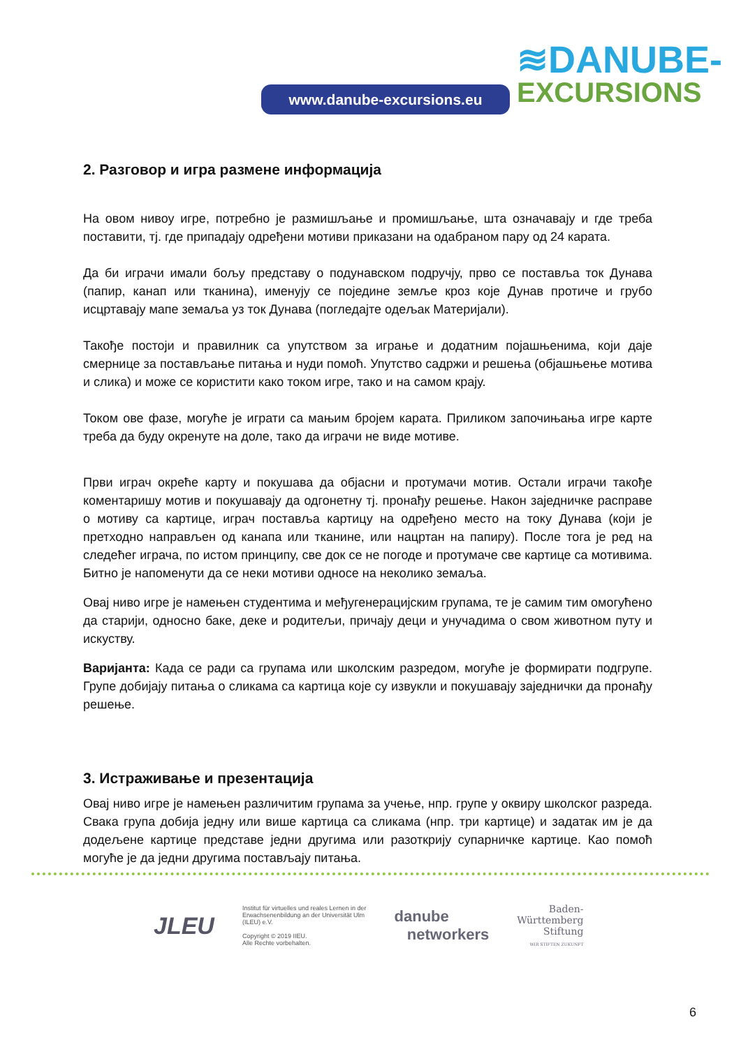www.danube-excursions.eu
≋DANUBE-
EXCURSIONS
2. Разговор и игра размене информација
На овом нивоу игре, потребно је размишљање и промишљање, шта означавају и где треба поставити, тј. где припадају одређени мотиви приказани на одабраном пару од 24 карата.
Да би играчи имали бољу представу о подунавском подручју, прво се поставља ток Дунава (папир, канап или тканина), именују се поједине земље кроз које Дунав протиче и грубо исцртавају мапе земаља уз ток Дунава (погледајте одељак Материјали).
Такође постоји и правилник са упутством за играње и додатним појашњенима, који даје смернице за постављање питања и нуди помоћ. Упутство садржи и решења (објашњење мотива и слика) и може се користити како током игре, тако и на самом крају.
Током ове фазе, могуће је играти са мањим бројем карата. Приликом започињања игре карте треба да буду окренуте на доле, тако да играчи не виде мотиве.
Први играч окреће карту и покушава да објасни и протумачи мотив. Остали играчи такође коментаришу мотив и покушавају да одгонетну тј. пронађу решење. Након заједничке расправе о мотиву са картице, играч поставља картицу на одређено место на току Дунава (који је претходно направљен од канапа или тканине, или нацртан на папиру). После тога је ред на следећег играча, по истом принципу, све док се не погоде и протумаче све картице са мотивима. Битно је напоменути да се неки мотиви односе на неколико земаља.
Овај ниво игре је намењен студентима и међугенерацијским групама, те је самим тим омогућено да старији, односно баке, деке и родитељи, причају деци и унучадима о свом животном путу и искуству.
Варијанта: Када се ради са групама или школским разредом, могуће је формирати подгрупе. Групе добијају питања о сликама са картица које су извукли и покушавају заједнички да пронађу решење.
3. Истраживање и презентација
Овај ниво игре је намењен различитим групама за учење, нпр. групе у оквиру школског разреда. Свака група добија једну или више картица са сликама (нпр. три картице) и задатак им је да додељене картице представе једни другима или разоткрију супарничке картице. Као помоћ могуће је да једни другима постављају питања.
JLEU
Institut für virtuelles und reales Lernen in der
Erwachsenenbildung an der Universität Ulm
(ILEU) e.V.
Copyright © 2019 IIEU.
Alle Rechte vorbehalten.
danube
networkers
Baden-
Württemberg
Stiftung
WIR STIFTEN ZUKUNFT
6